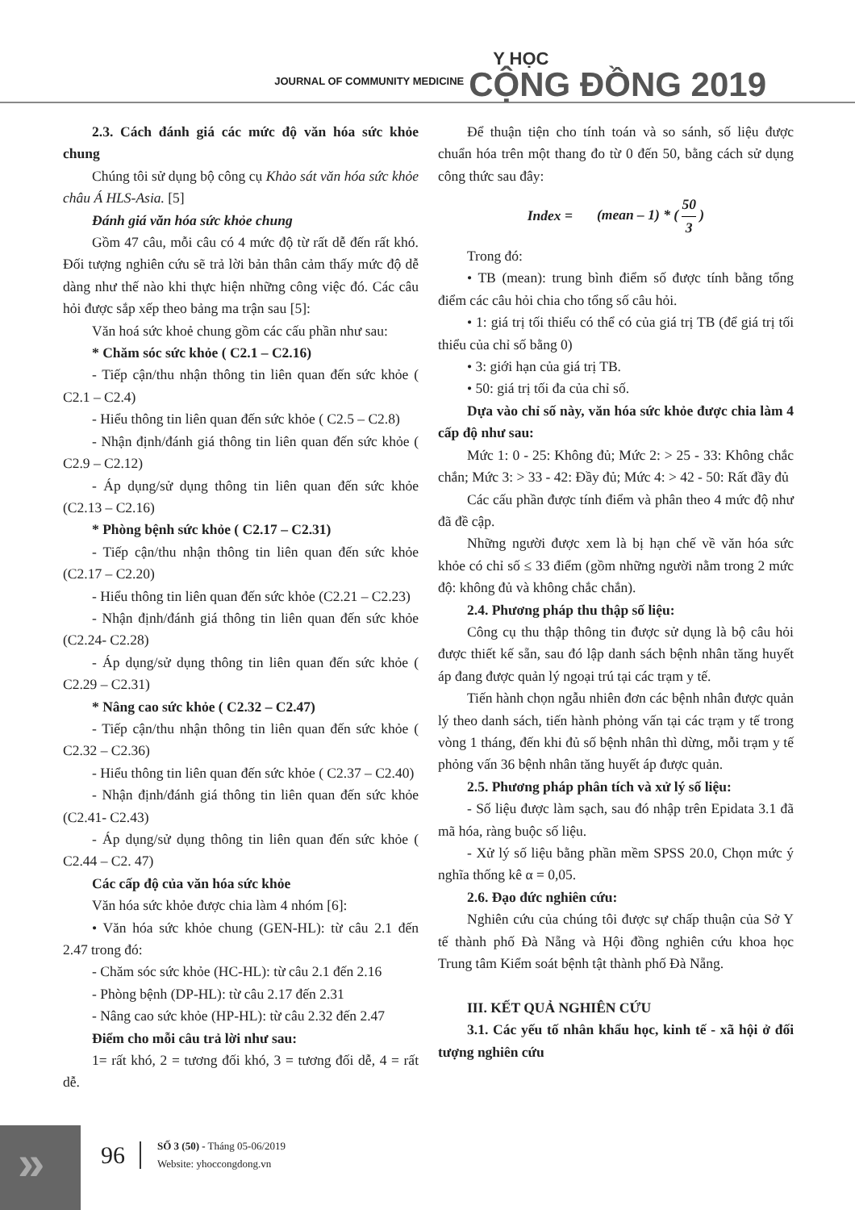JOURNAL OF COMMUNITY MEDICINE
Y HỌC
CỘNG ĐỒNG 2019
2.3. Cách đánh giá các mức độ văn hóa sức khỏe chung
Chúng tôi sử dụng bộ công cụ Khảo sát văn hóa sức khỏe châu Á HLS-Asia. [5]
Đánh giá văn hóa sức khỏe chung
Gồm 47 câu, mỗi câu có 4 mức độ từ rất dễ đến rất khó. Đối tượng nghiên cứu sẽ trả lời bản thân cảm thấy mức độ dễ dàng như thế nào khi thực hiện những công việc đó. Các câu hỏi được sắp xếp theo bảng ma trận sau [5]:
Văn hoá sức khoẻ chung gồm các cấu phần như sau:
* Chăm sóc sức khỏe ( C2.1 – C2.16)
- Tiếp cận/thu nhận thông tin liên quan đến sức khỏe ( C2.1 – C2.4)
- Hiểu thông tin liên quan đến sức khỏe ( C2.5 – C2.8)
- Nhận định/đánh giá thông tin liên quan đến sức khỏe ( C2.9 – C2.12)
- Áp dụng/sử dụng thông tin liên quan đến sức khỏe (C2.13 – C2.16)
* Phòng bệnh sức khỏe ( C2.17 – C2.31)
- Tiếp cận/thu nhận thông tin liên quan đến sức khỏe (C2.17 – C2.20)
- Hiểu thông tin liên quan đến sức khỏe (C2.21 – C2.23)
- Nhận định/đánh giá thông tin liên quan đến sức khỏe (C2.24- C2.28)
- Áp dụng/sử dụng thông tin liên quan đến sức khỏe ( C2.29 – C2.31)
* Nâng cao sức khỏe ( C2.32 – C2.47)
- Tiếp cận/thu nhận thông tin liên quan đến sức khỏe ( C2.32 – C2.36)
- Hiểu thông tin liên quan đến sức khỏe ( C2.37 – C2.40)
- Nhận định/đánh giá thông tin liên quan đến sức khỏe (C2.41- C2.43)
- Áp dụng/sử dụng thông tin liên quan đến sức khỏe ( C2.44 – C2. 47)
Các cấp độ của văn hóa sức khỏe
Văn hóa sức khỏe được chia làm 4 nhóm [6]:
• Văn hóa sức khỏe chung (GEN-HL): từ câu 2.1 đến 2.47 trong đó:
- Chăm sóc sức khỏe (HC-HL): từ câu 2.1 đến 2.16
- Phòng bệnh (DP-HL): từ câu 2.17 đến 2.31
- Nâng cao sức khỏe (HP-HL): từ câu 2.32 đến 2.47
Điểm cho mỗi câu trả lời như sau:
1= rất khó, 2 = tương đối khó, 3 = tương đối dễ, 4 = rất dễ.
Để thuận tiện cho tính toán và so sánh, số liệu được chuẩn hóa trên một thang đo từ 0 đến 50, bằng cách sử dụng công thức sau đây:
Index = (mean – 1) * ( 50 3 )
Trong đó:
• TB (mean): trung bình điểm số được tính bằng tổng điểm các câu hỏi chia cho tổng số câu hỏi.
• 1: giá trị tối thiểu có thể có của giá trị TB (để giá trị tối thiểu của chỉ số bằng 0)
• 3: giới hạn của giá trị TB.
• 50: giá trị tối đa của chỉ số.
Dựa vào chỉ số này, văn hóa sức khỏe được chia làm 4 cấp độ như sau:
Mức 1: 0 - 25: Không đủ; Mức 2: > 25 - 33: Không chắc chắn; Mức 3: > 33 - 42: Đầy đủ; Mức 4: > 42 - 50: Rất đầy đủ
Các cấu phần được tính điểm và phân theo 4 mức độ như đã đề cập.
Những người được xem là bị hạn chế về văn hóa sức khỏe có chỉ số ≤ 33 điểm (gồm những người nằm trong 2 mức độ: không đủ và không chắc chắn).
2.4. Phương pháp thu thập số liệu:
Công cụ thu thập thông tin được sử dụng là bộ câu hỏi được thiết kế sẵn, sau đó lập danh sách bệnh nhân tăng huyết áp đang được quản lý ngoại trú tại các trạm y tế.
Tiến hành chọn ngẫu nhiên đơn các bệnh nhân được quản lý theo danh sách, tiến hành phỏng vấn tại các trạm y tế trong vòng 1 tháng, đến khi đủ số bệnh nhân thì dừng, mỗi trạm y tế phỏng vấn 36 bệnh nhân tăng huyết áp được quản.
2.5. Phương pháp phân tích và xử lý số liệu:
- Số liệu được làm sạch, sau đó nhập trên Epidata 3.1 đã mã hóa, ràng buộc số liệu.
- Xử lý số liệu bằng phần mềm SPSS 20.0, Chọn mức ý nghĩa thống kê α = 0,05.
2.6. Đạo đức nghiên cứu:
Nghiên cứu của chúng tôi được sự chấp thuận của Sở Y tế thành phố Đà Nẵng và Hội đồng nghiên cứu khoa học Trung tâm Kiểm soát bệnh tật thành phố Đà Nẵng.
III. KẾT QUẢ NGHIÊN CỨU
3.1. Các yếu tố nhân khẩu học, kinh tế - xã hội ở đối tượng nghiên cứu
»
96
SỐ 3 (50) - Tháng 05-06/2019
Website: yhoccongdong.vn